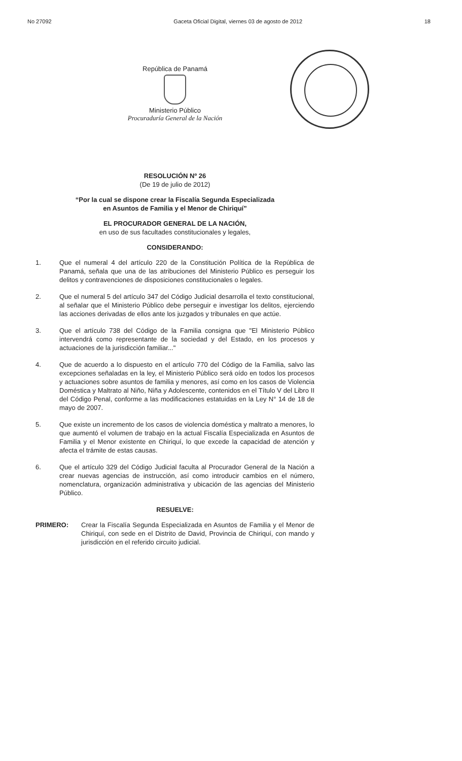No 27092 Gaceta Oficial Digital, viernes 03 de agosto de 2012 18
República de Panamá
Ministerio Público
Procuraduría General de la Nación
RESOLUCIÓN Nº 26
(De 19 de julio de 2012)
“Por la cual se dispone crear la Fiscalía Segunda Especializada
en Asuntos de Familia y el Menor de Chiriquí”
EL PROCURADOR GENERAL DE LA NACIÓN,
en uso de sus facultades constitucionales y legales,
CONSIDERANDO:
1. Que el numeral 4 del artículo 220 de la Constitución Política de la República de Panamá, señala que una de las atribuciones del Ministerio Público es perseguir los delitos y contravenciones de disposiciones constitucionales o legales.
2. Que el numeral 5 del artículo 347 del Código Judicial desarrolla el texto constitucional, al señalar que el Ministerio Público debe perseguir e investigar los delitos, ejerciendo las acciones derivadas de ellos ante los juzgados y tribunales en que actúe.
3. Que el artículo 738 del Código de la Familia consigna que "El Ministerio Público intervendrá como representante de la sociedad y del Estado, en los procesos y actuaciones de la jurisdicción familiar..."
4. Que de acuerdo a lo dispuesto en el artículo 770 del Código de la Familia, salvo las excepciones señaladas en la ley, el Ministerio Público será oído en todos los procesos y actuaciones sobre asuntos de familia y menores, así como en los casos de Violencia Doméstica y Maltrato al Niño, Niña y Adolescente, contenidos en el Título V del Libro II del Código Penal, conforme a las modificaciones estatuidas en la Ley N° 14 de 18 de mayo de 2007.
5. Que existe un incremento de los casos de violencia doméstica y maltrato a menores, lo que aumentó el volumen de trabajo en la actual Fiscalía Especializada en Asuntos de Familia y el Menor existente en Chiriquí, lo que excede la capacidad de atención y afecta el trámite de estas causas.
6. Que el artículo 329 del Código Judicial faculta al Procurador General de la Nación a crear nuevas agencias de instrucción, así como introducir cambios en el número, nomenclatura, organización administrativa y ubicación de las agencias del Ministerio Público.
RESUELVE:
PRIMERO: Crear la Fiscalía Segunda Especializada en Asuntos de Familia y el Menor de Chiriquí, con sede en el Distrito de David, Provincia de Chiriquí, con mando y jurisdicción en el referido circuito judicial.